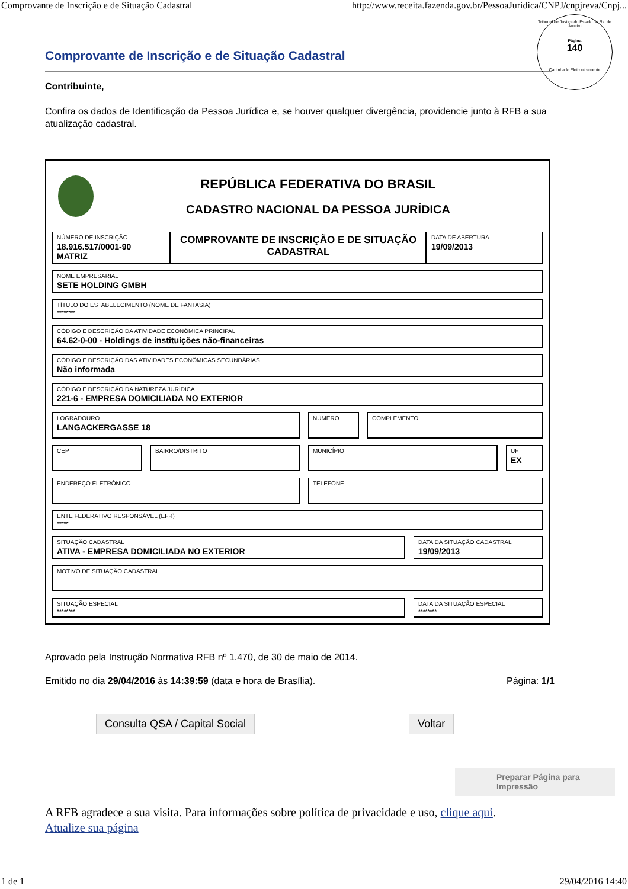Comprovante de Inscrição e de Situação Cadastral http://www.receita.fazenda.gov.br/PessoaJuridica/CNPJ/cnpjreva/Cnpj...
Tribunal de Justiça do Estado do Rio de Janeiro
Página
140
Carimbado Eletronicamente
Comprovante de Inscrição e de Situação Cadastral
Contribuinte,
Confira os dados de Identificação da Pessoa Jurídica e, se houver qualquer divergência, providencie junto à RFB a sua atualização cadastral.
REPÚBLICA FEDERATIVA DO BRASIL
CADASTRO NACIONAL DA PESSOA JURÍDICA
NÚMERO DE INSCRIÇÃO
18.916.517/0001-90
MATRIZ
COMPROVANTE DE INSCRIÇÃO E DE SITUAÇÃO CADASTRAL
DATA DE ABERTURA
19/09/2013
NOME EMPRESARIAL
SETE HOLDING GMBH
TÍTULO DO ESTABELECIMENTO (NOME DE FANTASIA)
********
CÓDIGO E DESCRIÇÃO DA ATIVIDADE ECONÔMICA PRINCIPAL
64.62-0-00 - Holdings de instituições não-financeiras
CÓDIGO E DESCRIÇÃO DAS ATIVIDADES ECONÔMICAS SECUNDÁRIAS
Não informada
CÓDIGO E DESCRIÇÃO DA NATUREZA JURÍDICA
221-6 - EMPRESA DOMICILIADA NO EXTERIOR
LOGRADOURO
LANGACKERGASSE 18
NÚMERO COMPLEMENTO
CEP
BAIRRO/DISTRITO MUNICÍPIO UF
EX
ENDEREÇO ELETRÔNICO
TELEFONE
ENTE FEDERATIVO RESPONSÁVEL (EFR)
*****
SITUAÇÃO CADASTRAL
ATIVA - EMPRESA DOMICILIADA NO EXTERIOR
DATA DA SITUAÇÃO CADASTRAL
19/09/2013
MOTIVO DE SITUAÇÃO CADASTRAL
SITUAÇÃO ESPECIAL
********
DATA DA SITUAÇÃO ESPECIAL
********
Aprovado pela Instrução Normativa RFB nº 1.470, de 30 de maio de 2014.
Emitido no dia 29/04/2016 às 14:39:59 (data e hora de Brasília). Página: 1/1
Consulta QSA / Capital Social Voltar
Preparar Página para Impressão
A RFB agradece a sua visita. Para informações sobre política de privacidade e uso, clique aqui.
Atualize sua página
1 de 1 29/04/2016 14:40